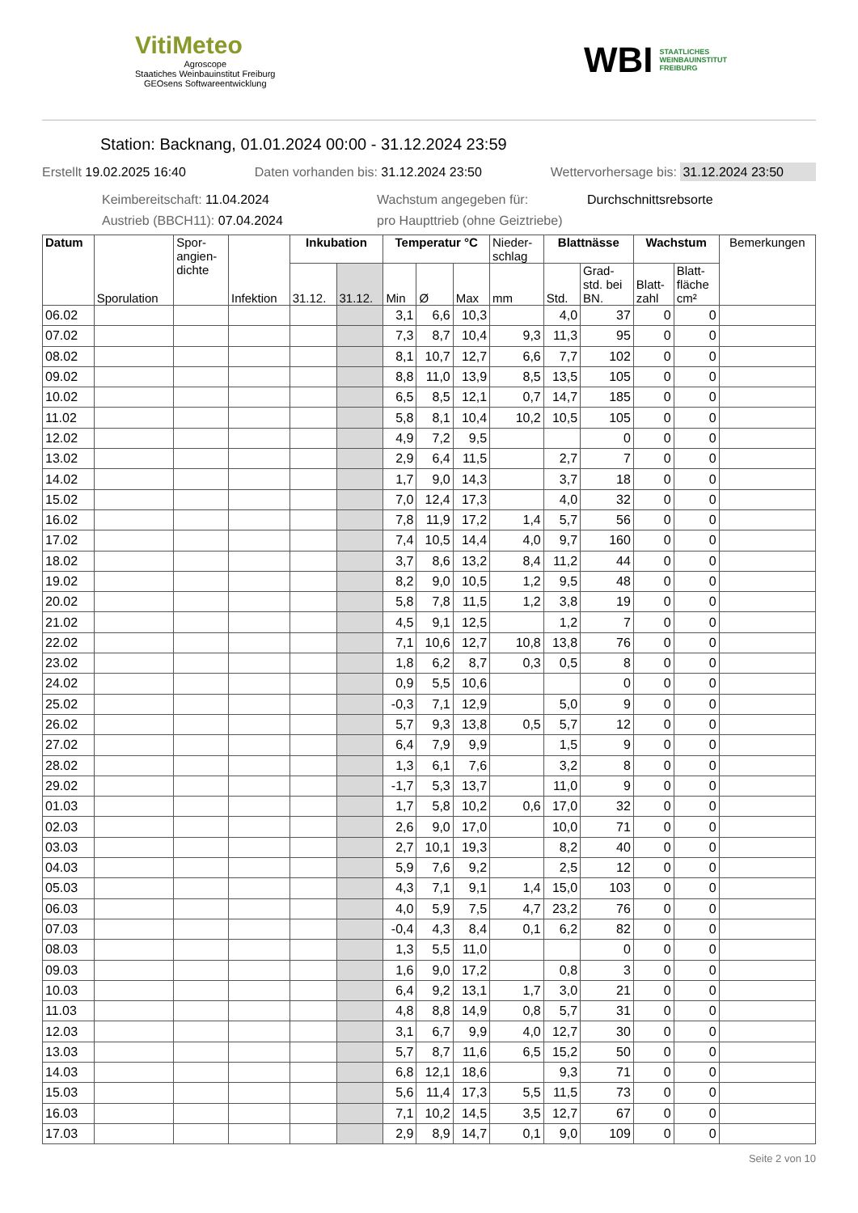VitiMeteo
Agroscope
Staatiches Weinbauinstitut Freiburg
GEOsens Softwareentwicklung
WBI STAATLICHES
WEINBAUINSTITUT
FREIBURG
Station: Backnang, 01.01.2024 00:00 - 31.12.2024 23:59
Erstellt 19.02.2025 16:40 Daten vorhanden bis: 31.12.2024 23:50 Wettervorhersage bis: 31.12.2024 23:50
Keimbereitschaft: 11.04.2024 Wachstum angegeben für: Durchschnittsrebsorte Austrieb (BBCH11): 07.04.2024 pro Haupttrieb (ohne Geiztriebe)
| Datum | Sporulation | Spor- angien- dichte | Infektion | Inkubation | | Temperatur °C | | | Nieder- schlag | Blattnässe | | Wachstum | | Bemerkungen |
| --- | --- | --- | --- | --- | --- | --- | --- | --- | --- | --- | --- | --- | --- | --- |
| | | | | 31.12. | 31.12. | Min | Ø | Max | mm | Std. | Grad- std. bei BN. | Blatt- zahl | Blatt- fläche cm² | |
| 06.02 | | | | | | 3,1 | 6,6 | 10,3 | | 4,0 | 37 | 0 | 0 | |
| 07.02 | | | | | | 7,3 | 8,7 | 10,4 | 9,3 | 11,3 | 95 | 0 | 0 | |
| 08.02 | | | | | | 8,1 | 10,7 | 12,7 | 6,6 | 7,7 | 102 | 0 | 0 | |
| 09.02 | | | | | | 8,8 | 11,0 | 13,9 | 8,5 | 13,5 | 105 | 0 | 0 | |
| 10.02 | | | | | | 6,5 | 8,5 | 12,1 | 0,7 | 14,7 | 185 | 0 | 0 | |
| 11.02 | | | | | | 5,8 | 8,1 | 10,4 | 10,2 | 10,5 | 105 | 0 | 0 | |
| 12.02 | | | | | | 4,9 | 7,2 | 9,5 | | | 0 | 0 | 0 | |
| 13.02 | | | | | | 2,9 | 6,4 | 11,5 | | 2,7 | 7 | 0 | 0 | |
| 14.02 | | | | | | 1,7 | 9,0 | 14,3 | | 3,7 | 18 | 0 | 0 | |
| 15.02 | | | | | | 7,0 | 12,4 | 17,3 | | 4,0 | 32 | 0 | 0 | |
| 16.02 | | | | | | 7,8 | 11,9 | 17,2 | 1,4 | 5,7 | 56 | 0 | 0 | |
| 17.02 | | | | | | 7,4 | 10,5 | 14,4 | 4,0 | 9,7 | 160 | 0 | 0 | |
| 18.02 | | | | | | 3,7 | 8,6 | 13,2 | 8,4 | 11,2 | 44 | 0 | 0 | |
| 19.02 | | | | | | 8,2 | 9,0 | 10,5 | 1,2 | 9,5 | 48 | 0 | 0 | |
| 20.02 | | | | | | 5,8 | 7,8 | 11,5 | 1,2 | 3,8 | 19 | 0 | 0 | |
| 21.02 | | | | | | 4,5 | 9,1 | 12,5 | | 1,2 | 7 | 0 | 0 | |
| 22.02 | | | | | | 7,1 | 10,6 | 12,7 | 10,8 | 13,8 | 76 | 0 | 0 | |
| 23.02 | | | | | | 1,8 | 6,2 | 8,7 | 0,3 | 0,5 | 8 | 0 | 0 | |
| 24.02 | | | | | | 0,9 | 5,5 | 10,6 | | | 0 | 0 | 0 | |
| 25.02 | | | | | | -0,3 | 7,1 | 12,9 | | 5,0 | 9 | 0 | 0 | |
| 26.02 | | | | | | 5,7 | 9,3 | 13,8 | 0,5 | 5,7 | 12 | 0 | 0 | |
| 27.02 | | | | | | 6,4 | 7,9 | 9,9 | | 1,5 | 9 | 0 | 0 | |
| 28.02 | | | | | | 1,3 | 6,1 | 7,6 | | 3,2 | 8 | 0 | 0 | |
| 29.02 | | | | | | -1,7 | 5,3 | 13,7 | | 11,0 | 9 | 0 | 0 | |
| 01.03 | | | | | | 1,7 | 5,8 | 10,2 | 0,6 | 17,0 | 32 | 0 | 0 | |
| 02.03 | | | | | | 2,6 | 9,0 | 17,0 | | 10,0 | 71 | 0 | 0 | |
| 03.03 | | | | | | 2,7 | 10,1 | 19,3 | | 8,2 | 40 | 0 | 0 | |
| 04.03 | | | | | | 5,9 | 7,6 | 9,2 | | 2,5 | 12 | 0 | 0 | |
| 05.03 | | | | | | 4,3 | 7,1 | 9,1 | 1,4 | 15,0 | 103 | 0 | 0 | |
| 06.03 | | | | | | 4,0 | 5,9 | 7,5 | 4,7 | 23,2 | 76 | 0 | 0 | |
| 07.03 | | | | | | -0,4 | 4,3 | 8,4 | 0,1 | 6,2 | 82 | 0 | 0 | |
| 08.03 | | | | | | 1,3 | 5,5 | 11,0 | | | 0 | 0 | 0 | |
| 09.03 | | | | | | 1,6 | 9,0 | 17,2 | | 0,8 | 3 | 0 | 0 | |
| 10.03 | | | | | | 6,4 | 9,2 | 13,1 | 1,7 | 3,0 | 21 | 0 | 0 | |
| 11.03 | | | | | | 4,8 | 8,8 | 14,9 | 0,8 | 5,7 | 31 | 0 | 0 | |
| 12.03 | | | | | | 3,1 | 6,7 | 9,9 | 4,0 | 12,7 | 30 | 0 | 0 | |
| 13.03 | | | | | | 5,7 | 8,7 | 11,6 | 6,5 | 15,2 | 50 | 0 | 0 | |
| 14.03 | | | | | | 6,8 | 12,1 | 18,6 | | 9,3 | 71 | 0 | 0 | |
| 15.03 | | | | | | 5,6 | 11,4 | 17,3 | 5,5 | 11,5 | 73 | 0 | 0 | |
| 16.03 | | | | | | 7,1 | 10,2 | 14,5 | 3,5 | 12,7 | 67 | 0 | 0 | |
| 17.03 | | | | | | 2,9 | 8,9 | 14,7 | 0,1 | 9,0 | 109 | 0 | 0 | |
Seite 2 von 10